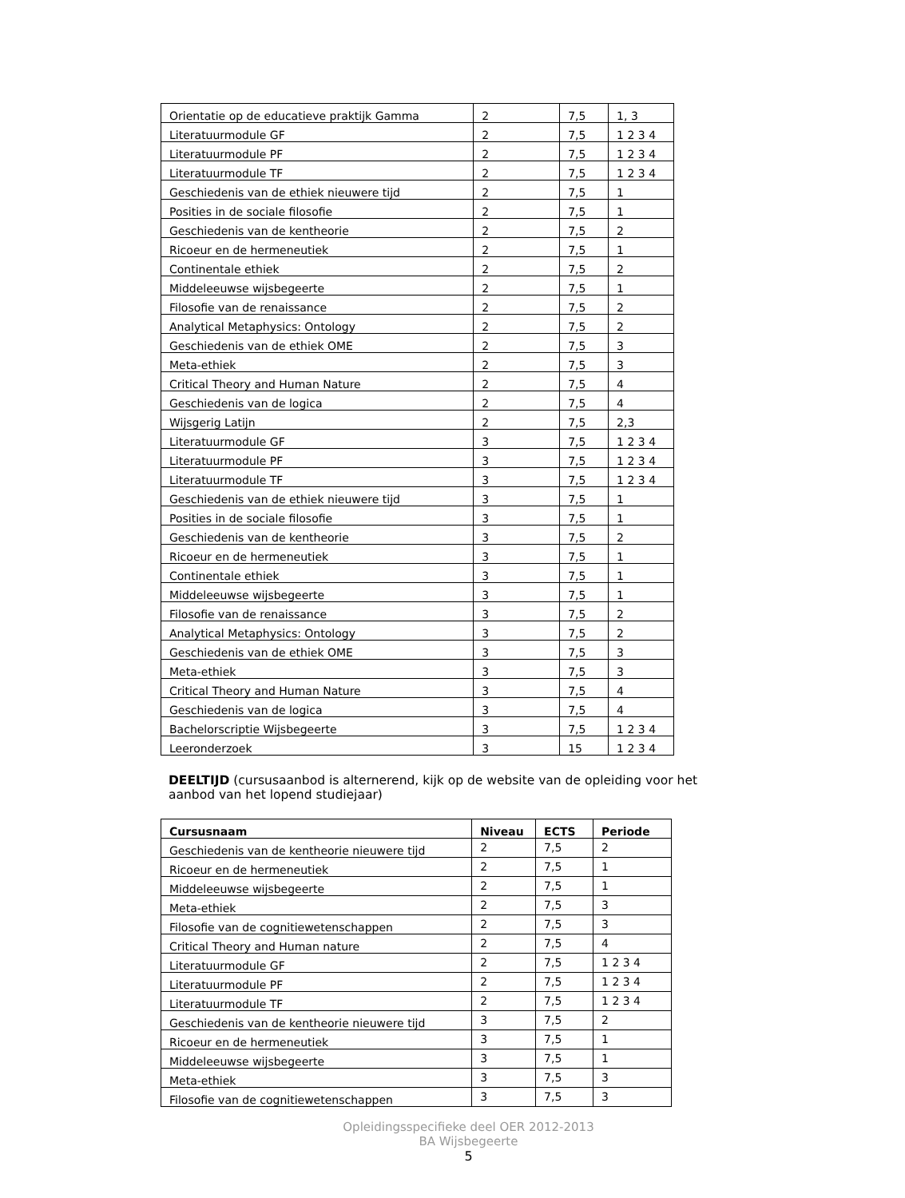| Orientatie op de educatieve praktijk Gamma | 2 | 7,5 | 1, 3 |
| Literatuurmodule GF | 2 | 7,5 | 1 2 3 4 |
| Literatuurmodule PF | 2 | 7,5 | 1 2 3 4 |
| Literatuurmodule TF | 2 | 7,5 | 1 2 3 4 |
| Geschiedenis van de ethiek nieuwere tijd | 2 | 7,5 | 1 |
| Posities in de sociale filosofie | 2 | 7,5 | 1 |
| Geschiedenis van de kentheorie | 2 | 7,5 | 2 |
| Ricoeur en de hermeneutiek | 2 | 7,5 | 1 |
| Continentale ethiek | 2 | 7,5 | 2 |
| Middeleeuwse wijsbegeerte | 2 | 7,5 | 1 |
| Filosofie van de renaissance | 2 | 7,5 | 2 |
| Analytical Metaphysics: Ontology | 2 | 7,5 | 2 |
| Geschiedenis van de ethiek OME | 2 | 7,5 | 3 |
| Meta-ethiek | 2 | 7,5 | 3 |
| Critical Theory and Human Nature | 2 | 7,5 | 4 |
| Geschiedenis van de logica | 2 | 7,5 | 4 |
| Wijsgerig Latijn | 2 | 7,5 | 2,3 |
| Literatuurmodule GF | 3 | 7,5 | 1 2 3 4 |
| Literatuurmodule PF | 3 | 7,5 | 1 2 3 4 |
| Literatuurmodule TF | 3 | 7,5 | 1 2 3 4 |
| Geschiedenis van de ethiek nieuwere tijd | 3 | 7,5 | 1 |
| Posities in de sociale filosofie | 3 | 7,5 | 1 |
| Geschiedenis van de kentheorie | 3 | 7,5 | 2 |
| Ricoeur en de hermeneutiek | 3 | 7,5 | 1 |
| Continentale ethiek | 3 | 7,5 | 1 |
| Middeleeuwse wijsbegeerte | 3 | 7,5 | 1 |
| Filosofie van de renaissance | 3 | 7,5 | 2 |
| Analytical Metaphysics: Ontology | 3 | 7,5 | 2 |
| Geschiedenis van de ethiek OME | 3 | 7,5 | 3 |
| Meta-ethiek | 3 | 7,5 | 3 |
| Critical Theory and Human Nature | 3 | 7,5 | 4 |
| Geschiedenis van de logica | 3 | 7,5 | 4 |
| Bachelorscriptie Wijsbegeerte | 3 | 7,5 | 1 2 3 4 |
| Leeronderzoek | 3 | 15 | 1 2 3 4 |
DEELTIJD (cursusaanbod is alternerend, kijk op de website van de opleiding voor het aanbod van het lopend studiejaar)
| Cursusnaam | Niveau | ECTS | Periode |
| --- | --- | --- | --- |
| Geschiedenis van de kentheorie nieuwere tijd | 2 | 7,5 | 2 |
| Ricoeur en de hermeneutiek | 2 | 7,5 | 1 |
| Middeleeuwse wijsbegeerte | 2 | 7,5 | 1 |
| Meta-ethiek | 2 | 7,5 | 3 |
| Filosofie van de cognitiewetenschappen | 2 | 7,5 | 3 |
| Critical Theory and Human nature | 2 | 7,5 | 4 |
| Literatuurmodule GF | 2 | 7,5 | 1 2 3 4 |
| Literatuurmodule PF | 2 | 7,5 | 1 2 3 4 |
| Literatuurmodule TF | 2 | 7,5 | 1 2 3 4 |
| Geschiedenis van de kentheorie nieuwere tijd | 3 | 7,5 | 2 |
| Ricoeur en de hermeneutiek | 3 | 7,5 | 1 |
| Middeleeuwse wijsbegeerte | 3 | 7,5 | 1 |
| Meta-ethiek | 3 | 7,5 | 3 |
| Filosofie van de cognitiewetenschappen | 3 | 7,5 | 3 |
Opleidingsspecifieke deel OER 2012-2013
BA Wijsbegeerte
5